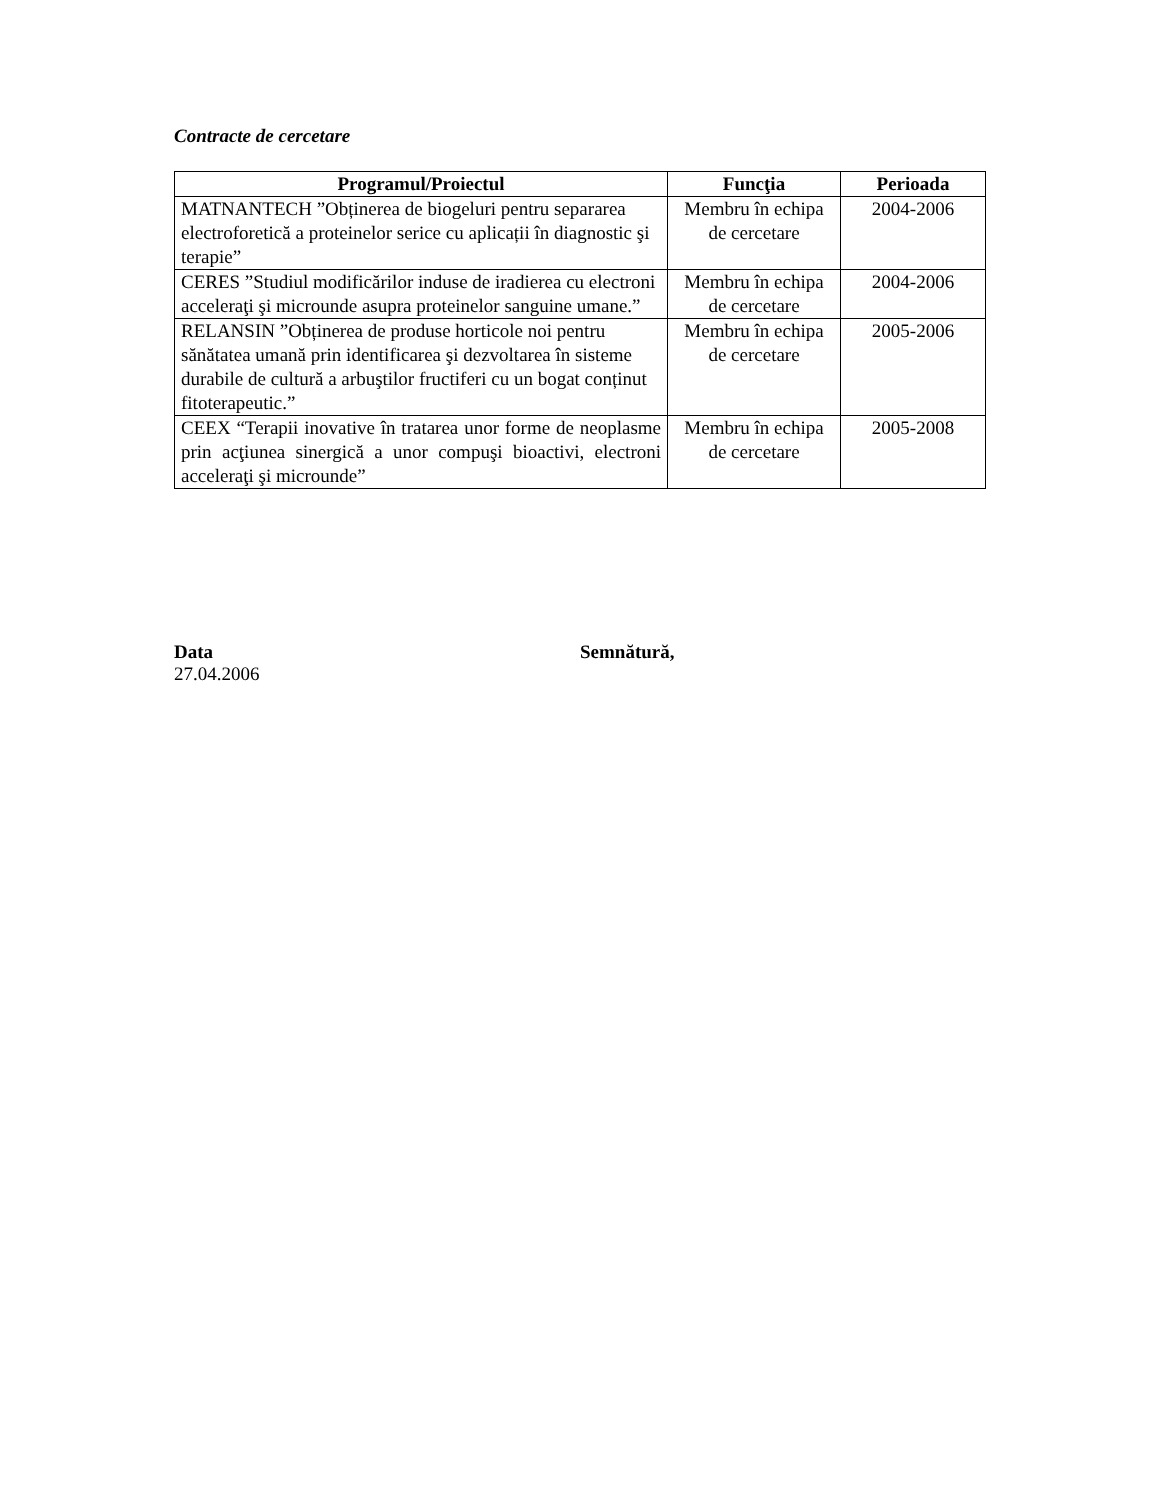Contracte de cercetare
| Programul/Proiectul | Funcţia | Perioada |
| --- | --- | --- |
| MATNANTECH ”Obținerea de biogeluri pentru separarea electroforetică a proteinelor serice cu aplicații în diagnostic şi terapie” | Membru în echipa de cercetare | 2004-2006 |
| CERES ”Studiul modificărilor induse de iradierea cu electroni acceleraţi şi microunde asupra proteinelor sanguine umane.” | Membru în echipa de cercetare | 2004-2006 |
| RELANSIN ”Obținerea de produse horticole noi pentru sănătatea umană prin identificarea şi dezvoltarea în sisteme durabile de cultură a arbuştilor fructiferi cu un bogat conținut fitoterapeutic.” | Membru în echipa de cercetare | 2005-2006 |
| CEEX “Terapii inovative în tratarea unor forme de neoplasme prin acţiunea sinergică a unor compuşi bioactivi, electroni acceleraţi şi microunde” | Membru în echipa de cercetare | 2005-2008 |
Data
27.04.2006
Semnătură,